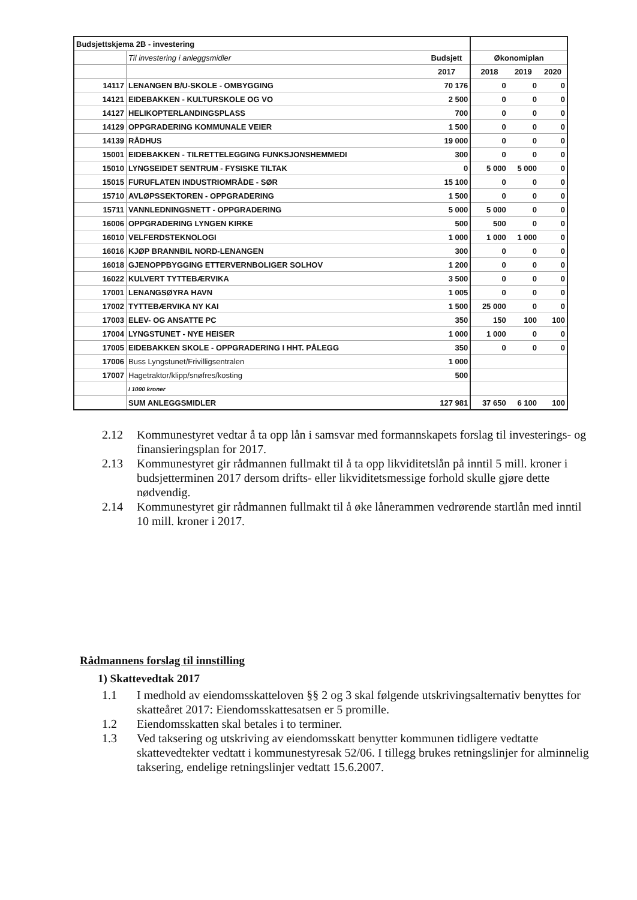| Budsjettskjema 2B - investering | | | | | |
| | Til investering i anleggsmidler | Budsjett | Økonomiplan | | |
| | | 2017 | 2018 | 2019 | 2020 |
| 14117 | LENANGEN B/U-SKOLE - OMBYGGING | 70 176 | 0 | 0 | 0 |
| 14121 | EIDEBAKKEN - KULTURSKOLE OG VO | 2 500 | 0 | 0 | 0 |
| 14127 | HELIKOPTERLANDINGSPLASS | 700 | 0 | 0 | 0 |
| 14129 | OPPGRADERING KOMMUNALE VEIER | 1 500 | 0 | 0 | 0 |
| 14139 | RÅDHUS | 19 000 | 0 | 0 | 0 |
| 15001 | EIDEBAKKEN - TILRETTELEGGING FUNKSJONSHEMMEDI | 300 | 0 | 0 | 0 |
| 15010 | LYNGSEIDET SENTRUM - FYSISKE TILTAK | 0 | 5 000 | 5 000 | 0 |
| 15015 | FURUFLATEN INDUSTRIOMRÅDE - SØR | 15 100 | 0 | 0 | 0 |
| 15710 | AVLØPSSEKTOREN - OPPGRADERING | 1 500 | 0 | 0 | 0 |
| 15711 | VANNLEDNINGSNETT - OPPGRADERING | 5 000 | 5 000 | 0 | 0 |
| 16006 | OPPGRADERING LYNGEN KIRKE | 500 | 500 | 0 | 0 |
| 16010 | VELFERDSTEKNOLOGI | 1 000 | 1 000 | 1 000 | 0 |
| 16016 | KJØP BRANNBIL NORD-LENANGEN | 300 | 0 | 0 | 0 |
| 16018 | GJENOPPBYGGING ETTERVERNBOLIGER SOLHOV | 1 200 | 0 | 0 | 0 |
| 16022 | KULVERT TYTTEBÆRVIKA | 3 500 | 0 | 0 | 0 |
| 17001 | LENANGSØYRA HAVN | 1 005 | 0 | 0 | 0 |
| 17002 | TYTTEBÆRVIKA NY KAI | 1 500 | 25 000 | 0 | 0 |
| 17003 | ELEV- OG ANSATTE PC | 350 | 150 | 100 | 100 |
| 17004 | LYNGSTUNET - NYE HEISER | 1 000 | 1 000 | 0 | 0 |
| 17005 | EIDEBAKKEN SKOLE - OPPGRADERING I HHT. PÅLEGG | 350 | 0 | 0 | 0 |
| 17006 | Buss Lyngstunet/Frivilligsentralen | 1 000 | | | |
| 17007 | Hagetraktor/klipp/snøfres/kosting | 500 | | | |
| | I 1000 kroner | | | | |
| | SUM ANLEGGSMIDLER | 127 981 | 37 650 | 6 100 | 100 |
2.12 Kommunestyret vedtar å ta opp lån i samsvar med formannskapets forslag til investerings- og finansieringsplan for 2017.
2.13 Kommunestyret gir rådmannen fullmakt til å ta opp likviditetslån på inntil 5 mill. kroner i budsjetterminen 2017 dersom drifts- eller likviditetsmessige forhold skulle gjøre dette nødvendig.
2.14 Kommunestyret gir rådmannen fullmakt til å øke lånerammen vedrørende startlån med inntil 10 mill. kroner i 2017.
Rådmannens forslag til innstilling
1) Skattevedtak 2017
1.1 I medhold av eiendomsskatteloven §§ 2 og 3 skal følgende utskrivingsalternativ benyttes for skatteåret 2017: Eiendomsskattesatsen er 5 promille.
1.2 Eiendomsskatten skal betales i to terminer.
1.3 Ved taksering og utskriving av eiendomsskatt benytter kommunen tidligere vedtatte skattevedtekter vedtatt i kommunestyresak 52/06. I tillegg brukes retningslinjer for alminnelig taksering, endelige retningslinjer vedtatt 15.6.2007.